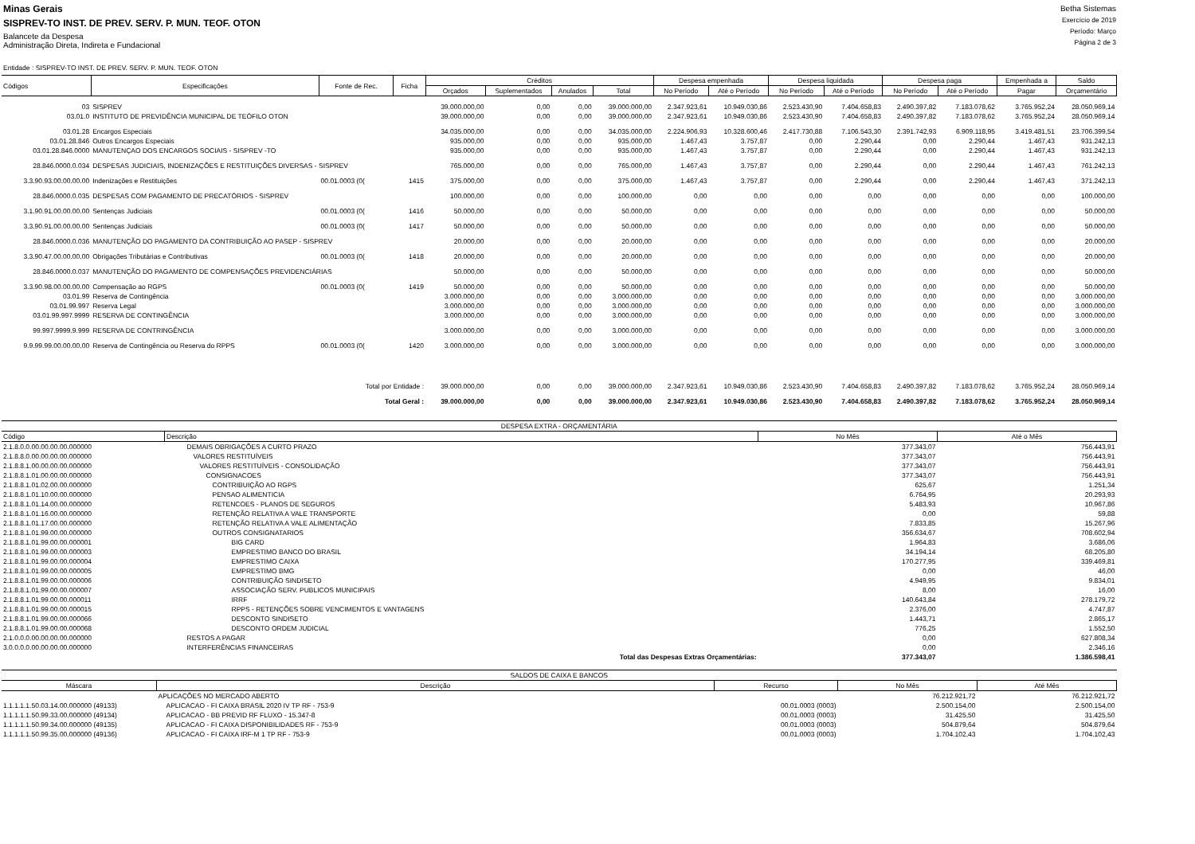Minas Gerais
SISPREV-TO INST. DE PREV. SERV. P. MUN. TEOF. OTON
Balancete da Despesa
Administração Direta, Indireta e Fundacional
Betha Sistemas
Exercício de 2019
Período: Março
Página 2 de 3
Entidade : SISPREV-TO INST. DE PREV. SERV. P. MUN. TEOF. OTON
| Códigos | Especificações | Fonte de Rec. | Ficha | Créditos | | | | Despesa empenhada | | Despesa liquidada | | Despesa paga | | Empenhada a | Saldo |
| --- | --- | --- | --- | --- | --- | --- | --- | --- | --- | --- | --- | --- | --- | --- | --- |
| | | | | Orçados | Suplementados | Anulados | Total | No Período | Até o Período | No Período | Até o Período | No Período | Até o Período | Pagar | Orçamentário |
| 03 | SISPREV | | | 39.000.000,00 | 0,00 | 0,00 | 39.000.000,00 | 2.347.923,61 | 10.949.030,86 | 2.523.430,90 | 7.404.658,83 | 2.490.397,82 | 7.183.078,62 | 3.765.952,24 | 28.050.969,14 |
| 03.01.0 | INSTITUTO DE PREVIDÊNCIA MUNICIPAL DE TEÓFILO OTON | | | 39.000.000,00 | 0,00 | 0,00 | 39.000.000,00 | 2.347.923,61 | 10.949.030,86 | 2.523.430,90 | 7.404.658,83 | 2.490.397,82 | 7.183.078,62 | 3.765.952,24 | 28.050.969,14 |
| 03.01.28 | Encargos Especiais | | | 34.035.000,00 | 0,00 | 0,00 | 34.035.000,00 | 2.224.906,93 | 10.328.600,46 | 2.417.730,88 | 7.106.543,30 | 2.391.742,93 | 6.909.118,95 | 3.419.481,51 | 23.706.399,54 |
| 03.01.28.846 | Outros Encargos Especiais | | | 935.000,00 | 0,00 | 0,00 | 935.000,00 | 1.467,43 | 3.757,87 | 0,00 | 2.290,44 | 0,00 | 2.290,44 | 1.467,43 | 931.242,13 |
| 03.01.28.846.0000 | MANUTENÇAO DOS ENCARGOS SOCIAIS - SISPREV -TO | | | 935.000,00 | 0,00 | 0,00 | 935.000,00 | 1.467,43 | 3.757,87 | 0,00 | 2.290,44 | 0,00 | 2.290,44 | 1.467,43 | 931.242,13 |
| 28.846.0000.0.034 | DESPESAS JUDICIAIS, INDENIZAÇÕES E RESTITUIÇÕES DIVERSAS - SISPREV | | | 765.000,00 | 0,00 | 0,00 | 765.000,00 | 1.467,43 | 3.757,87 | 0,00 | 2.290,44 | 0,00 | 2.290,44 | 1.467,43 | 761.242,13 |
| 3.3.90.93.00.00.00.00 | Indenizações e Restituições | 00.01.0003 (0( | 1415 | 375.000,00 | 0,00 | 0,00 | 375.000,00 | 1.467,43 | 3.757,87 | 0,00 | 2.290,44 | 0,00 | 2.290,44 | 1.467,43 | 371.242,13 |
| 28.846.0000.0.035 | DESPESAS COM PAGAMENTO DE PRECATÓRIOS - SISPREV | | | 100.000,00 | 0,00 | 0,00 | 100.000,00 | 0,00 | 0,00 | 0,00 | 0,00 | 0,00 | 0,00 | 0,00 | 100.000,00 |
| 3.1.90.91.00.00.00.00 | Sentenças Judiciais | 00.01.0003 (0( | 1416 | 50.000,00 | 0,00 | 0,00 | 50.000,00 | 0,00 | 0,00 | 0,00 | 0,00 | 0,00 | 0,00 | 0,00 | 50.000,00 |
| 3.3.90.91.00.00.00.00 | Sentenças Judiciais | 00.01.0003 (0( | 1417 | 50.000,00 | 0,00 | 0,00 | 50.000,00 | 0,00 | 0,00 | 0,00 | 0,00 | 0,00 | 0,00 | 0,00 | 50.000,00 |
| 28.846.0000.0.036 | MANUTENÇÃO DO PAGAMENTO DA CONTRIBUIÇÃO AO PASEP - SISPREV | | | 20.000,00 | 0,00 | 0,00 | 20.000,00 | 0,00 | 0,00 | 0,00 | 0,00 | 0,00 | 0,00 | 0,00 | 20.000,00 |
| 3.3.90.47.00.00.00.00 | Obrigações Tributárias e Contributivas | 00.01.0003 (0( | 1418 | 20.000,00 | 0,00 | 0,00 | 20.000,00 | 0,00 | 0,00 | 0,00 | 0,00 | 0,00 | 0,00 | 0,00 | 20.000,00 |
| 28.846.0000.0.037 | MANUTENÇÃO DO PAGAMENTO DE COMPENSAÇÕES PREVIDENCIÁRIAS | | | 50.000,00 | 0,00 | 0,00 | 50.000,00 | 0,00 | 0,00 | 0,00 | 0,00 | 0,00 | 0,00 | 0,00 | 50.000,00 |
| 3.3.90.98.00.00.00.00 | Compensação ao RGPS | 00.01.0003 (0( | 1419 | 50.000,00 | 0,00 | 0,00 | 50.000,00 | 0,00 | 0,00 | 0,00 | 0,00 | 0,00 | 0,00 | 0,00 | 50.000,00 |
| 03.01.99 | Reserva de Contingência | | | 3.000.000,00 | 0,00 | 0,00 | 3.000.000,00 | 0,00 | 0,00 | 0,00 | 0,00 | 0,00 | 0,00 | 0,00 | 3.000.000,00 |
| 03.01.99.997 | Reserva Legal | | | 3.000.000,00 | 0,00 | 0,00 | 3.000.000,00 | 0,00 | 0,00 | 0,00 | 0,00 | 0,00 | 0,00 | 0,00 | 3.000.000,00 |
| 03.01.99.997.9999 | RESERVA DE CONTINGÊNCIA | | | 3.000.000,00 | 0,00 | 0,00 | 3.000.000,00 | 0,00 | 0,00 | 0,00 | 0,00 | 0,00 | 0,00 | 0,00 | 3.000.000,00 |
| 99.997.9999.9.999 | RESERVA DE CONTRINGÊNCIA | | | 3.000.000,00 | 0,00 | 0,00 | 3.000.000,00 | 0,00 | 0,00 | 0,00 | 0,00 | 0,00 | 0,00 | 0,00 | 3.000.000,00 |
| 9.9.99.99.00.00.00.00 | Reserva de Contingência ou Reserva do RPPS | 00.01.0003 (0( | 1420 | 3.000.000,00 | 0,00 | 0,00 | 3.000.000,00 | 0,00 | 0,00 | 0,00 | 0,00 | 0,00 | 0,00 | 0,00 | 3.000.000,00 |
| Total por Entidade : | | | | 39.000.000,00 | 0,00 | 0,00 | 39.000.000,00 | 2.347.923,61 | 10.949.030,86 | 2.523.430,90 | 7.404.658,83 | 2.490.397,82 | 7.183.078,62 | 3.765.952,24 | 28.050.969,14 |
| Total Geral : | | | | 39.000.000,00 | 0,00 | 0,00 | 39.000.000,00 | 2.347.923,61 | 10.949.030,86 | 2.523.430,90 | 7.404.658,83 | 2.490.397,82 | 7.183.078,62 | 3.765.952,24 | 28.050.969,14 |
| DESPESA EXTRA - ORÇAMENTÁRIA | | | |
| Código | Descrição | No Mês | Até o Mês |
| 2.1.8.0.0.00.00.00.00.000000 | DEMAIS OBRIGAÇÕES A CURTO PRAZO | 377.343,07 | 756.443,91 |
| 2.1.8.8.0.00.00.00.00.000000 | VALORES RESTITUÍVEIS | 377.343,07 | 756.443,91 |
| 2.1.8.8.1.00.00.00.00.000000 | VALORES RESTITUÍVEIS - CONSOLIDAÇÃO | 377.343,07 | 756.443,91 |
| 2.1.8.8.1.01.00.00.00.000000 | CONSIGNACOES | 377.343,07 | 756.443,91 |
| 2.1.8.8.1.01.02.00.00.000000 | CONTRIBUIÇÃO AO RGPS | 625,67 | 1.251,34 |
| 2.1.8.8.1.01.10.00.00.000000 | PENSAO ALIMENTICIA | 6.764,95 | 20.293,93 |
| 2.1.8.8.1.01.14.00.00.000000 | RETENCOES - PLANOS DE SEGUROS | 5.483,93 | 10.967,86 |
| 2.1.8.8.1.01.16.00.00.000000 | RETENÇÃO RELATIVA A VALE TRANSPORTE | 0,00 | 59,88 |
| 2.1.8.8.1.01.17.00.00.000000 | RETENÇÃO RELATIVA A VALE ALIMENTAÇÃO | 7.833,85 | 15.267,96 |
| 2.1.8.8.1.01.99.00.00.000000 | OUTROS CONSIGNATARIOS | 356.634,67 | 708.602,94 |
| 2.1.8.8.1.01.99.00.00.000001 | BIG CARD | 1.964,83 | 3.686,06 |
| 2.1.8.8.1.01.99.00.00.000003 | EMPRESTIMO BANCO DO BRASIL | 34.194,14 | 68.205,80 |
| 2.1.8.8.1.01.99.00.00.000004 | EMPRESTIMO CAIXA | 170.277,95 | 339.469,81 |
| 2.1.8.8.1.01.99.00.00.000005 | EMPRESTIMO BMG | 0,00 | 46,00 |
| 2.1.8.8.1.01.99.00.00.000006 | CONTRIBUIÇÃO SINDISETO | 4.949,95 | 9.834,01 |
| 2.1.8.8.1.01.99.00.00.000007 | ASSOCIAÇÃO SERV. PUBLICOS MUNICIPAIS | 8,00 | 16,00 |
| 2.1.8.8.1.01.99.00.00.000011 | IRRF | 140.643,84 | 278.179,72 |
| 2.1.8.8.1.01.99.00.00.000015 | RPPS - RETENÇÕES SOBRE VENCIMENTOS E VANTAGENS | 2.376,00 | 4.747,87 |
| 2.1.8.8.1.01.99.00.00.000066 | DESCONTO SINDISETO | 1.443,71 | 2.865,17 |
| 2.1.8.8.1.01.99.00.00.000068 | DESCONTO ORDEM JUDICIAL | 776,25 | 1.552,50 |
| 2.1.0.0.0.00.00.00.00.000000 | RESTOS A PAGAR | 0,00 | 627.808,34 |
| 3.0.0.0.0.00.00.00.00.000000 | INTERFERÊNCIAS FINANCEIRAS | 0,00 | 2.346,16 |
| | Total das Despesas Extras Orçamentárias: | 377.343,07 | 1.386.598,41 |
| SALDOS DE CAIXA E BANCOS | | | | |
| Máscara | Descrição | Recurso | No Mês | Até Mês |
| | APLICAÇÕES NO MERCADO ABERTO | | 76.212.921,72 | 76.212.921,72 |
| 1.1.1.1.1.50.03.14.00.000000 (49133) | APLICACAO - FI CAIXA BRASIL 2020 IV TP RF - 753-9 | 00.01.0003 (0003) | 2.500.154,00 | 2.500.154,00 |
| 1.1.1.1.1.50.99.33.00.000000 (49134) | APLICACAO - BB PREVID RF FLUXO - 15.347-8 | 00.01.0003 (0003) | 31.425,50 | 31.425,50 |
| 1.1.1.1.1.50.99.34.00.000000 (49135) | APLICACAO - FI CAIXA DISPONIBILIDADES RF - 753-9 | 00.01.0003 (0003) | 504.879,64 | 504.879,64 |
| 1.1.1.1.1.50.99.35.00.000000 (49136) | APLICACAO - FI CAIXA IRF-M 1 TP RF - 753-9 | 00.01.0003 (0003) | 1.704.102,43 | 1.704.102,43 |